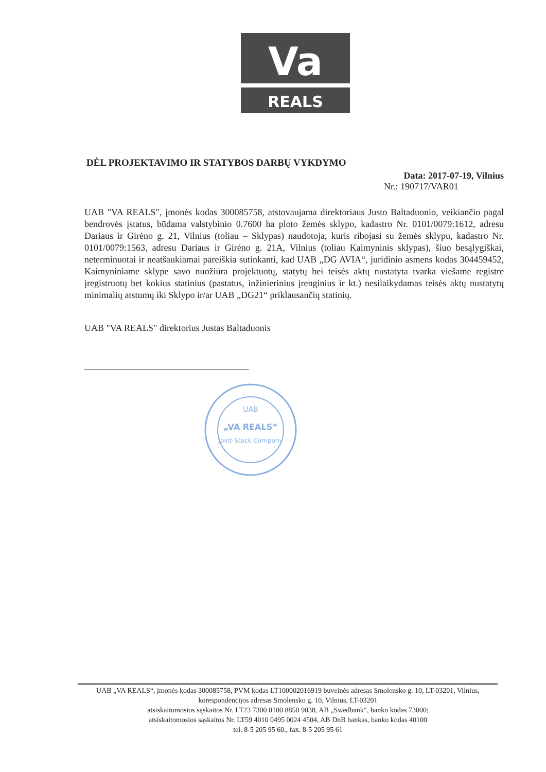Va
REALS
DĖL PROJEKTAVIMO IR STATYBOS DARBŲ VYKDYMO
Data: 2017-07-19, Vilnius
Nr.: 190717/VAR01
UAB "VA REALS", įmonės kodas 300085758, atstovaujama direktoriaus Justo Baltaduonio, veikiančio pagal bendrovės įstatus, būdama valstybinio 0.7600 ha ploto žemės sklypo, kadastro Nr. 0101/0079:1612, adresu Dariaus ir Girėno g. 21, Vilnius (toliau – Sklypas) naudotoja, kuris ribojasi su žemės sklypu, kadastro Nr. 0101/0079:1563, adresu Dariaus ir Girėno g. 21A, Vilnius (toliau Kaimyninis sklypas), šiuo besąlygiškai, neterminuotai ir neatšaukiamai pareiškia sutinkanti, kad UAB „DG AVIA“, juridinio asmens kodas 304459452, Kaimyniniame sklype savo nuožiūra projektuotų, statytų bei teisės aktų nustatyta tvarka viešame registre įregistruotų bet kokius statinius (pastatus, inžinierinius įrenginius ir kt.) nesilaikydamas teisės aktų nustatytų minimalių atstumų iki Sklypo ir/ar UAB „DG21“ priklausančių statinių.
UAB "VA REALS" direktorius Justas Baltaduonis
UAB
„VA REALS“
Joint-Stock Company
UAB „VA REALS“, įmonės kodas 300085758, PVM kodas LT100002016919 buveinės adresas Smolensko g. 10, LT-03201, Vilnius, korespondencijos adresas Smolensko g. 10, Vilnius, LT-03201
atsiskaitomosios sąskaitos Nr. LT23 7300 0100 8850 9038, AB „Swedbank“, banko kodas 73000;
atsiskaitomosios sąskaitos Nr. LT59 4010 0495 0024 4504, AB DnB bankas, banko kodas 40100
tel. 8-5 205 95 60., fax. 8-5 205 95 61